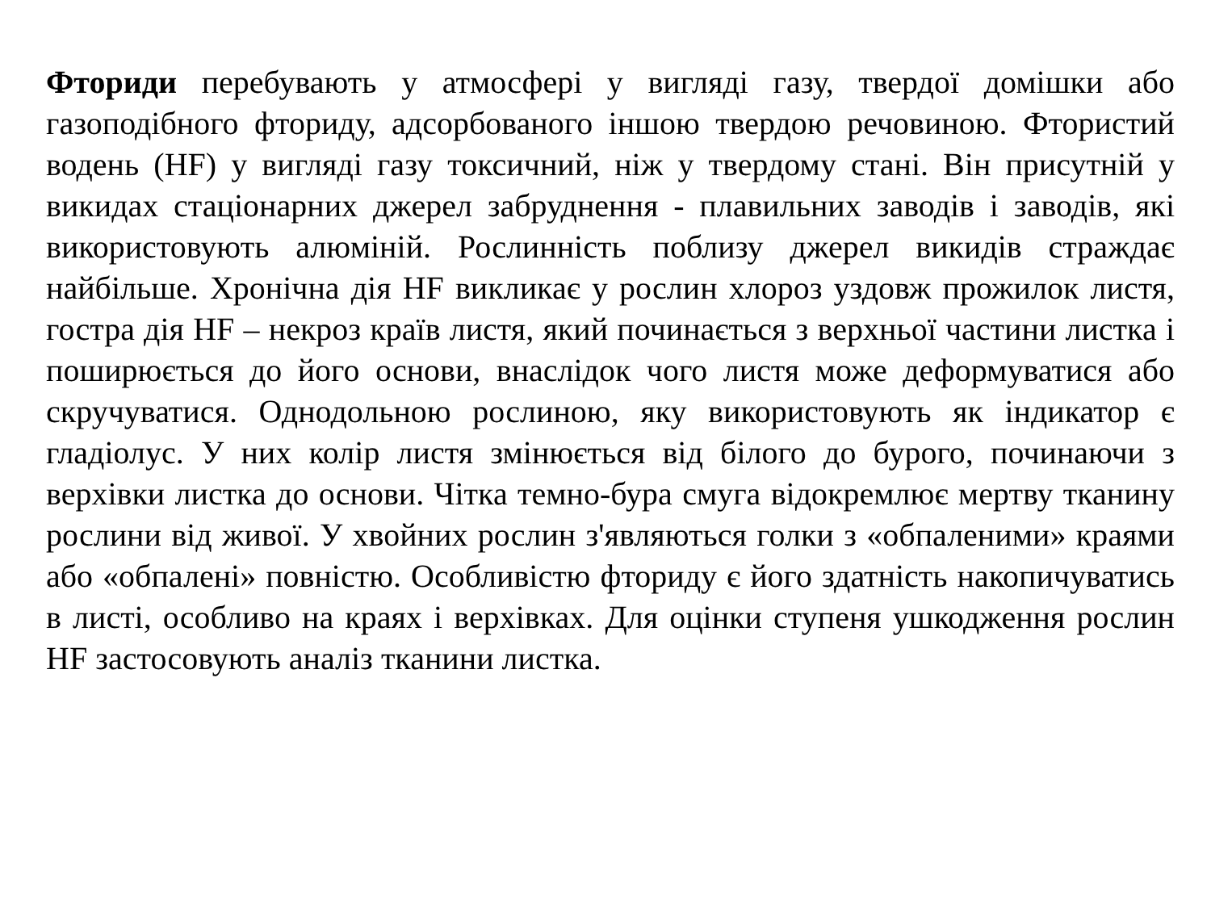Фториди перебувають у атмосфері у вигляді газу, твердої домішки або газоподібного фториду, адсорбованого іншою твердою речовиною. Фтористий водень (HF) у вигляді газу токсичний, ніж у твердому стані. Він присутній у викидах стаціонарних джерел забруднення - плавильних заводів і заводів, які використовують алюміній. Рослинність поблизу джерел викидів страждає найбільше. Хронічна дія HF викликає у рослин хлороз уздовж прожилок листя, гостра дія HF – некроз країв листя, який починається з верхньої частини листка і поширюється до його основи, внаслідок чого листя може деформуватися або скручуватися. Однодольною рослиною, яку використовують як індикатор є гладіолус. У них колір листя змінюється від білого до бурого, починаючи з верхівки листка до основи. Чітка темно-бура смуга відокремлює мертву тканину рослини від живої. У хвойних рослин з'являються голки з «обпаленими» краями або «обпалені» повністю. Особливістю фториду є його здатність накопичуватись в листі, особливо на краях і верхівках. Для оцінки ступеня ушкодження рослин HF застосовують аналіз тканини листка.